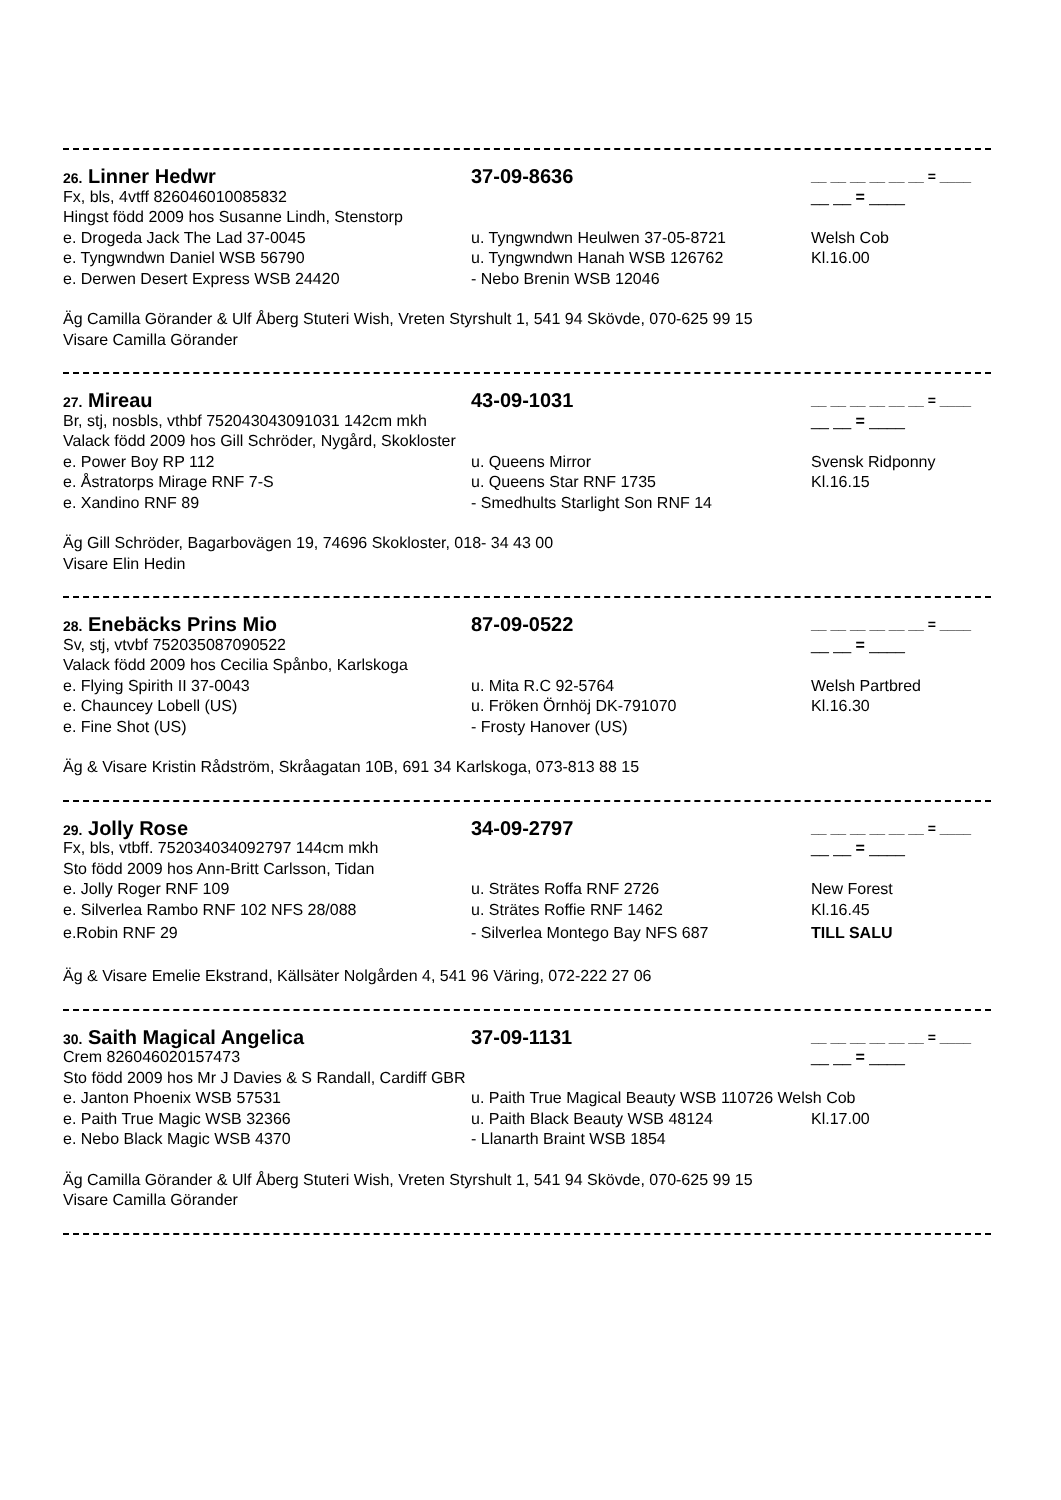26. Linner Hedwr 37-09-8636 __ __ __ __ __ __ = ____
Fx, bls, 4vtff 826046010085832 __ __ = ____
Hingst född 2009 hos Susanne Lindh, Stenstorp
e. Drogeda Jack The Lad 37-0045 u. Tyngwndwn Heulwen 37-05-8721 Welsh Cob
e. Tyngwndwn Daniel WSB 56790 u. Tyngwndwn Hanah WSB 126762 Kl.16.00
e. Derwen Desert Express WSB 24420 - Nebo Brenin WSB 12046
Äg Camilla Görander & Ulf Åberg Stuteri Wish, Vreten Styrshult 1, 541 94 Skövde, 070-625 99 15
Visare Camilla Görander
27. Mireau 43-09-1031 __ __ __ __ __ __ = ____
Br, stj, nosbls, vthbf 752043043091031 142cm mkh __ __ = ____
Valack född 2009 hos Gill Schröder, Nygård, Skokloster
e. Power Boy RP 112 u. Queens Mirror Svensk Ridponny
e. Åstratorps Mirage RNF 7-S u. Queens Star RNF 1735 Kl.16.15
e. Xandino RNF 89 - Smedhults Starlight Son RNF 14
Äg Gill Schröder, Bagarbovägen 19, 74696 Skokloster, 018- 34 43 00
Visare Elin Hedin
28. Enebäcks Prins Mio 87-09-0522 __ __ __ __ __ __ = ____
Sv, stj, vtvbf 752035087090522 __ __ = ____
Valack född 2009 hos Cecilia Spånbo, Karlskoga
e. Flying Spirith II 37-0043 u. Mita R.C 92-5764 Welsh Partbred
e. Chauncey Lobell (US) u. Fröken Örnhöj DK-791070 Kl.16.30
e. Fine Shot (US) - Frosty Hanover (US)
Äg & Visare Kristin Rådström, Skråagatan 10B, 691 34 Karlskoga, 073-813 88 15
29. Jolly Rose 34-09-2797 __ __ __ __ __ __ = ____
Fx, bls, vtbff. 752034034092797 144cm mkh __ __ = ____
Sto född 2009 hos Ann-Britt Carlsson, Tidan
e. Jolly Roger RNF 109 u. Strätes Roffa RNF 2726 New Forest
e. Silverlea Rambo RNF 102 NFS 28/088 u. Strätes Roffie RNF 1462 Kl.16.45
e.Robin RNF 29 - Silverlea Montego Bay NFS 687 TILL SALU
Äg & Visare Emelie Ekstrand, Källsäter Nolgården 4, 541 96 Väring, 072-222 27 06
30. Saith Magical Angelica 37-09-1131 __ __ __ __ __ __ = ____
Crem 826046020157473 __ __ = ____
Sto född 2009 hos Mr J Davies & S Randall, Cardiff GBR
e. Janton Phoenix WSB 57531 u. Paith True Magical Beauty WSB 110726 Welsh Cob
e. Paith True Magic WSB 32366 u. Paith Black Beauty WSB 48124 Kl.17.00
e. Nebo Black Magic WSB 4370 - Llanarth Braint WSB 1854
Äg Camilla Görander & Ulf Åberg Stuteri Wish, Vreten Styrshult 1, 541 94 Skövde, 070-625 99 15
Visare Camilla Görander